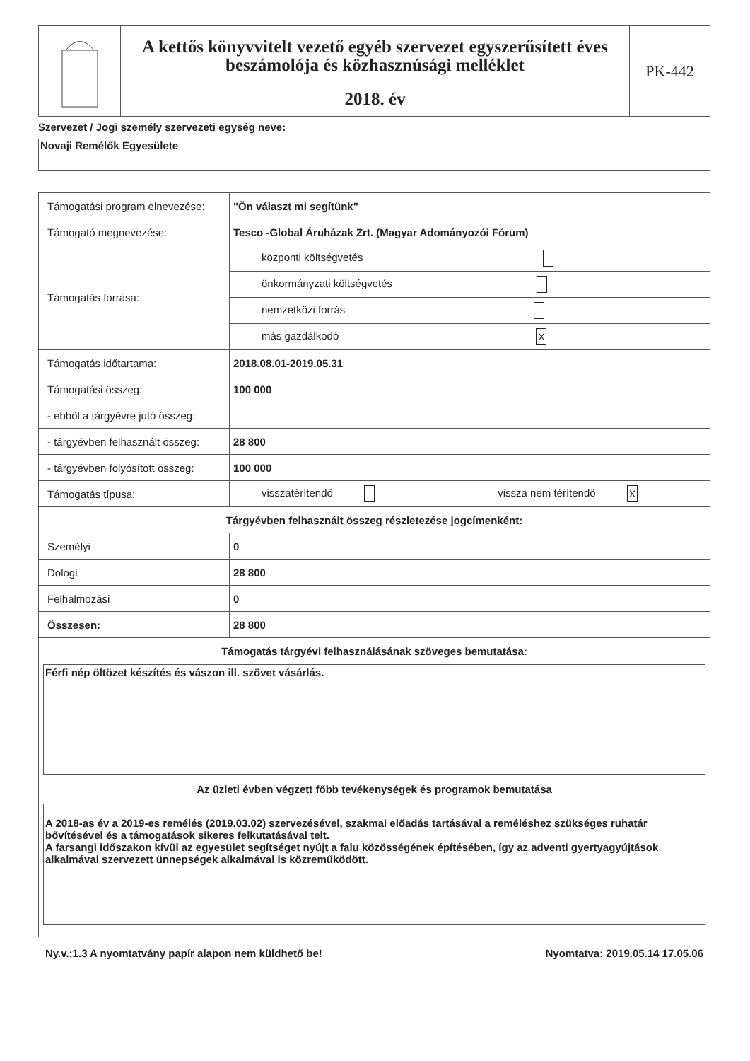A kettős könyvvitelt vezető egyéb szervezet egyszerűsített éves beszámolója és közhasznúsági melléklet
2018. év
PK-442
Szervezet / Jogi személy szervezeti egység neve:
Novaji Remélők Egyesülete
| Támogatási program elnevezése: | "Ön választ mi segítünk" |
| Támogató megnevezése: | Tesco -Global Áruházak Zrt. (Magyar Adományozói Fórum) |
| Támogatás forrása: | központi költségvetés |
| | önkormányzati költségvetés |
| | nemzetközi forrás |
| | más gazdálkodó X |
| Támogatás időtartama: | 2018.08.01-2019.05.31 |
| Támogatási összeg: | 100 000 |
| - ebből a tárgyévre jutó összeg: | |
| - tárgyévben felhasznált összeg: | 28 800 |
| - tárgyévben folyósított összeg: | 100 000 |
| Támogatás típusa: | visszatérítendő vissza nem térítendő X |
| Tárgyévben felhasznált összeg részletezése jogcímenként: | |
| Személyi | 0 |
| Dologi | 28 800 |
| Felhalmozási | 0 |
| Összesen: | 28 800 |
| Támogatás tárgyévi felhasználásának szöveges bemutatása: Férfi nép öltözet készítés és vászon ill. szövet vásárlás. Az üzleti évben végzett főbb tevékenységek és programok bemutatása A 2018-as év a 2019-es remélés (2019.03.02) szervezésével, szakmai előadás tartásával a reméléshez szükséges ruhatár bővítésével és a támogatások sikeres felkutatásával telt. A farsangi időszakon kívül az egyesület segítséget nyújt a falu közösségének építésében, így az adventi gyertyagyújtások alkalmával szervezett ünnepségek alkalmával is közreműködött. | |
Ny.v.:1.3 A nyomtatvány papír alapon nem küldhető be! Nyomtatva: 2019.05.14 17.05.06